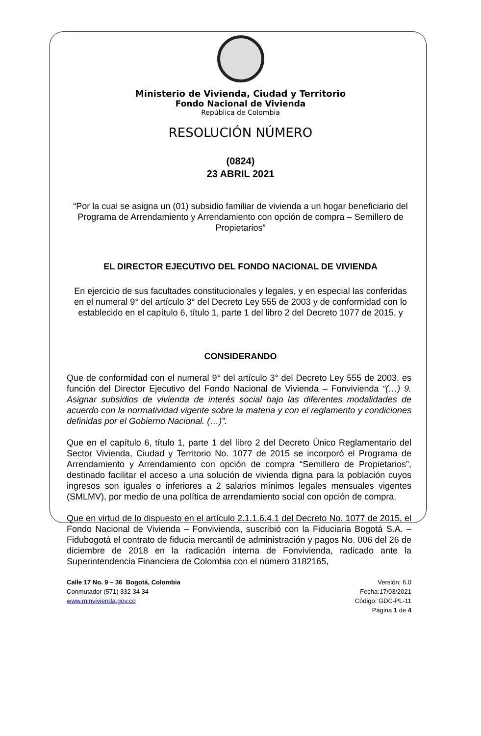Ministerio de Vivienda, Ciudad y Territorio
Fondo Nacional de Vivienda
República de Colombia
RESOLUCIÓN NÚMERO
(0824)
23 ABRIL 2021
“Por la cual se asigna un (01) subsidio familiar de vivienda a un hogar beneficiario del Programa de Arrendamiento y Arrendamiento con opción de compra – Semillero de Propietarios”
EL DIRECTOR EJECUTIVO DEL FONDO NACIONAL DE VIVIENDA
En ejercicio de sus facultades constitucionales y legales, y en especial las conferidas en el numeral 9° del artículo 3° del Decreto Ley 555 de 2003 y de conformidad con lo establecido en el capítulo 6, título 1, parte 1 del libro 2 del Decreto 1077 de 2015, y
CONSIDERANDO
Que de conformidad con el numeral 9° del artículo 3° del Decreto Ley 555 de 2003, es función del Director Ejecutivo del Fondo Nacional de Vivienda – Fonvivienda “(…) 9. Asignar subsidios de vivienda de interés social bajo las diferentes modalidades de acuerdo con la normatividad vigente sobre la materia y con el reglamento y condiciones definidas por el Gobierno Nacional. (…)”.
Que en el capítulo 6, título 1, parte 1 del libro 2 del Decreto Único Reglamentario del Sector Vivienda, Ciudad y Territorio No. 1077 de 2015 se incorporó el Programa de Arrendamiento y Arrendamiento con opción de compra “Semillero de Propietarios”, destinado facilitar el acceso a una solución de vivienda digna para la población cuyos ingresos son iguales o inferiores a 2 salarios mínimos legales mensuales vigentes (SMLMV), por medio de una política de arrendamiento social con opción de compra.
Que en virtud de lo dispuesto en el artículo 2.1.1.6.4.1 del Decreto No. 1077 de 2015, el Fondo Nacional de Vivienda – Fonvivienda, suscribió con la Fiduciaria Bogotá S.A. – Fidubogotá el contrato de fiducia mercantil de administración y pagos No. 006 del 26 de diciembre de 2018 en la radicación interna de Fonvivienda, radicado ante la Superintendencia Financiera de Colombia con el número 3182165,
Calle 17 No. 9 – 36 Bogotá, Colombia
Conmutador (571) 332 34 34
www.minvivienda.gov.co
Versión: 6.0
Fecha:17/03/2021
Código: GDC-PL-11
Página 1 de 4